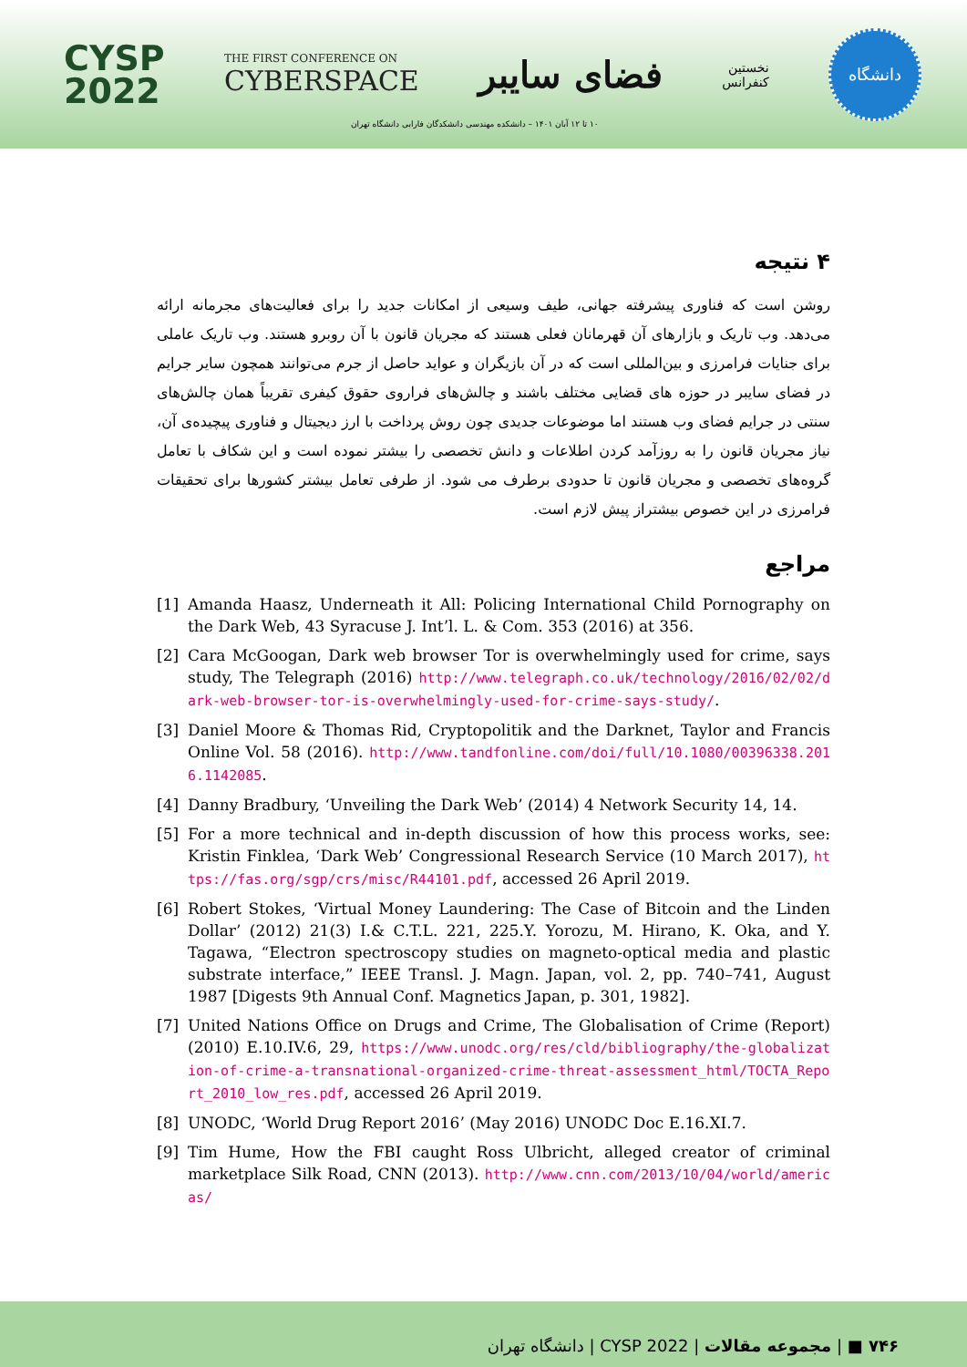CYSP
2022
THE FIRST CONFERENCE ON
CYBERSPACE
فضای سایبر
نخستین
کنفرانس
دانشگاه
۱۰ تا ۱۲ آبان ۱۴۰۱ – دانشکده مهندسی دانشکدگان فارابی دانشگاه تهران
۴ نتیجه
روشن است که فناوری پیشرفته جهانی، طیف وسیعی از امکانات جدید را برای فعالیت‌های مجرمانه ارائه می‌دهد. وب تاریک و بازارهای آن قهرمانان فعلی هستند که مجریان قانون با آن روبرو هستند. وب تاریک عاملی برای جنایات فرامرزی و بین‌المللی است که در آن بازیگران و عواید حاصل از جرم می‌توانند همچون سایر جرایم در فضای سایبر در حوزه های قضایی مختلف باشند و چالش‌های فراروی حقوق کیفری تقریباً همان چالش‌های سنتی در جرایم فضای وب هستند اما موضوعات جدیدی چون روش پرداخت با ارز دیجیتال و فناوری پیچیده‌ی آن، نیاز مجریان قانون را به روزآمد کردن اطلاعات و دانش تخصصی را بیشتر نموده است و این شکاف با تعامل گروه‌های تخصصی و مجریان قانون تا حدودی برطرف می شود. از طرفی تعامل بیشتر کشورها برای تحقیقات فرامرزی در این خصوص بیشتراز پیش لازم است.
مراجع
[1] Amanda Haasz, Underneath it All: Policing International Child Pornography on the Dark Web, 43 Syracuse J. Int’l. L. & Com. 353 (2016) at 356.
[2] Cara McGoogan, Dark web browser Tor is overwhelmingly used for crime, says study, The Telegraph (2016) http://www.telegraph.co.uk/technology/2016/02/02/dark-web-browser-tor-is-overwhelmingly-used-for-crime-says-study/.
[3] Daniel Moore & Thomas Rid, Cryptopolitik and the Darknet, Taylor and Francis Online Vol. 58 (2016). http://www.tandfonline.com/doi/full/10.1080/00396338.2016.1142085.
[4] Danny Bradbury, ‘Unveiling the Dark Web’ (2014) 4 Network Security 14, 14.
[5] For a more technical and in-depth discussion of how this process works, see: Kristin Finklea, ‘Dark Web’ Congressional Research Service (10 March 2017), https://fas.org/sgp/crs/misc/R44101.pdf, accessed 26 April 2019.
[6] Robert Stokes, ‘Virtual Money Laundering: The Case of Bitcoin and the Linden Dollar’ (2012) 21(3) I.& C.T.L. 221, 225.Y. Yorozu, M. Hirano, K. Oka, and Y. Tagawa, “Electron spectroscopy studies on magneto-optical media and plastic substrate interface,” IEEE Transl. J. Magn. Japan, vol. 2, pp. 740–741, August 1987 [Digests 9th Annual Conf. Magnetics Japan, p. 301, 1982].
[7] United Nations Office on Drugs and Crime, The Globalisation of Crime (Report) (2010) E.10.IV.6, 29, https://www.unodc.org/res/cld/bibliography/the-globalization-of-crime-a-transnational-organized-crime-threat-assessment_html/TOCTA_Report_2010_low_res.pdf, accessed 26 April 2019.
[8] UNODC, ‘World Drug Report 2016’ (May 2016) UNODC Doc E.16.XI.7.
[9] Tim Hume, How the FBI caught Ross Ulbricht, alleged creator of criminal marketplace Silk Road, CNN (2013). http://www.cnn.com/2013/10/04/world/americas/
۷۴۶ ■ | مجموعه مقالات | CYSP 2022 | دانشگاه تهران